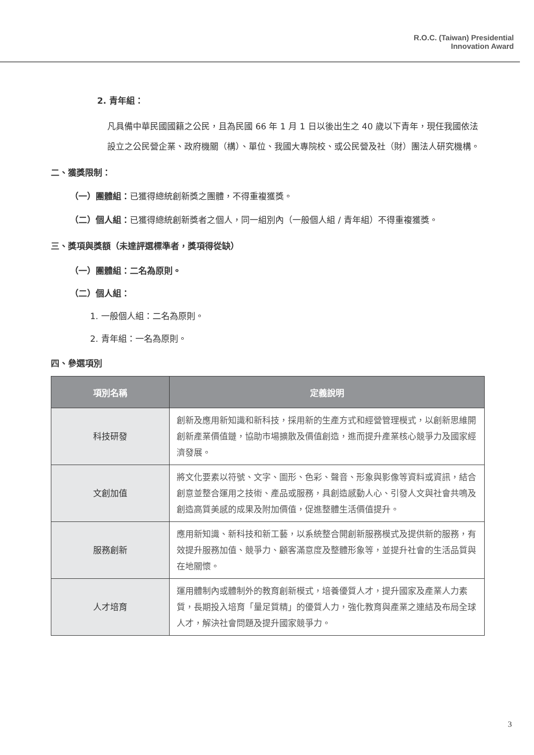R.O.C. (Taiwan) Presidential
Innovation Award
2. 青年組：
凡具備中華民國國籍之公民，且為民國 66 年 1 月 1 日以後出生之 40 歲以下青年，現任我國依法設立之公民營企業、政府機關（構）、單位、我國大專院校、或公民營及社（財）團法人研究機構。
二、獲獎限制：
（一）團體組：已獲得總統創新獎之團體，不得重複獲獎。
（二）個人組：已獲得總統創新獎者之個人，同一組別內（一般個人組 / 青年組）不得重複獲獎。
三、獎項與獎額（未達評選標準者，獎項得從缺）
（一）團體組：二名為原則。
（二）個人組：
1. 一般個人組：二名為原則。
2. 青年組：一名為原則。
四、參選項別
| 項別名稱 | 定義說明 |
| --- | --- |
| 科技研發 | 創新及應用新知識和新科技，採用新的生產方式和經營管理模式，以創新思維開創新產業價值鏈，協助市場擴散及價值創造，進而提升產業核心競爭力及國家經濟發展。 |
| 文創加值 | 將文化要素以符號、文字、圖形、色彩、聲音、形象與影像等資料或資訊，結合創意並整合運用之技術、產品或服務，具創造感動人心、引發人文與社會共鳴及創造高質美感的成果及附加價值，促進整體生活價值提升。 |
| 服務創新 | 應用新知識、新科技和新工藝，以系統整合開創新服務模式及提供新的服務，有效提升服務加值、競爭力、顧客滿意度及整體形象等，並提升社會的生活品質與在地關懷。 |
| 人才培育 | 運用體制內或體制外的教育創新模式，培養優質人才，提升國家及產業人力素質，長期投入培育「量足質精」的優質人力，強化教育與產業之連結及布局全球人才，解決社會問題及提升國家競爭力。 |
3